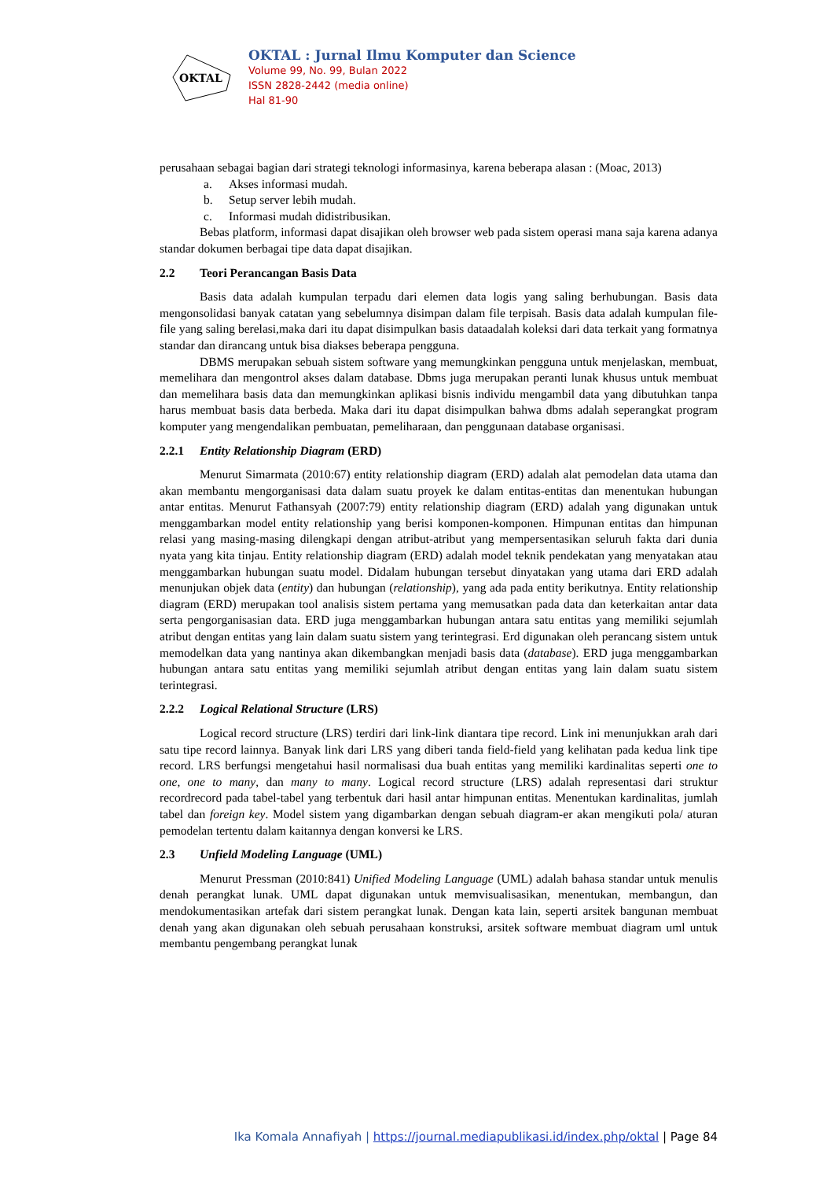OKTAL
OKTAL : Jurnal Ilmu Komputer dan Science
Volume 99, No. 99, Bulan 2022
ISSN 2828-2442 (media online)
Hal 81-90
perusahaan sebagai bagian dari strategi teknologi informasinya, karena beberapa alasan : (Moac, 2013)
a. Akses informasi mudah.
b. Setup server lebih mudah.
c. Informasi mudah didistribusikan.
Bebas platform, informasi dapat disajikan oleh browser web pada sistem operasi mana saja karena adanya standar dokumen berbagai tipe data dapat disajikan.
2.2 Teori Perancangan Basis Data
Basis data adalah kumpulan terpadu dari elemen data logis yang saling berhubungan. Basis data mengonsolidasi banyak catatan yang sebelumnya disimpan dalam file terpisah. Basis data adalah kumpulan file-file yang saling berelasi,maka dari itu dapat disimpulkan basis dataadalah koleksi dari data terkait yang formatnya standar dan dirancang untuk bisa diakses beberapa pengguna.
DBMS merupakan sebuah sistem software yang memungkinkan pengguna untuk menjelaskan, membuat, memelihara dan mengontrol akses dalam database. Dbms juga merupakan peranti lunak khusus untuk membuat dan memelihara basis data dan memungkinkan aplikasi bisnis individu mengambil data yang dibutuhkan tanpa harus membuat basis data berbeda. Maka dari itu dapat disimpulkan bahwa dbms adalah seperangkat program komputer yang mengendalikan pembuatan, pemeliharaan, dan penggunaan database organisasi.
2.2.1 Entity Relationship Diagram (ERD)
Menurut Simarmata (2010:67) entity relationship diagram (ERD) adalah alat pemodelan data utama dan akan membantu mengorganisasi data dalam suatu proyek ke dalam entitas-entitas dan menentukan hubungan antar entitas. Menurut Fathansyah (2007:79) entity relationship diagram (ERD) adalah yang digunakan untuk menggambarkan model entity relationship yang berisi komponen-komponen. Himpunan entitas dan himpunan relasi yang masing-masing dilengkapi dengan atribut-atribut yang mempersentasikan seluruh fakta dari dunia nyata yang kita tinjau. Entity relationship diagram (ERD) adalah model teknik pendekatan yang menyatakan atau menggambarkan hubungan suatu model. Didalam hubungan tersebut dinyatakan yang utama dari ERD adalah menunjukan objek data (entity) dan hubungan (relationship), yang ada pada entity berikutnya. Entity relationship diagram (ERD) merupakan tool analisis sistem pertama yang memusatkan pada data dan keterkaitan antar data serta pengorganisasian data. ERD juga menggambarkan hubungan antara satu entitas yang memiliki sejumlah atribut dengan entitas yang lain dalam suatu sistem yang terintegrasi. Erd digunakan oleh perancang sistem untuk memodelkan data yang nantinya akan dikembangkan menjadi basis data (database). ERD juga menggambarkan hubungan antara satu entitas yang memiliki sejumlah atribut dengan entitas yang lain dalam suatu sistem terintegrasi.
2.2.2 Logical Relational Structure (LRS)
Logical record structure (LRS) terdiri dari link-link diantara tipe record. Link ini menunjukkan arah dari satu tipe record lainnya. Banyak link dari LRS yang diberi tanda field-field yang kelihatan pada kedua link tipe record. LRS berfungsi mengetahui hasil normalisasi dua buah entitas yang memiliki kardinalitas seperti one to one, one to many, dan many to many. Logical record structure (LRS) adalah representasi dari struktur recordrecord pada tabel-tabel yang terbentuk dari hasil antar himpunan entitas. Menentukan kardinalitas, jumlah tabel dan foreign key. Model sistem yang digambarkan dengan sebuah diagram-er akan mengikuti pola/ aturan pemodelan tertentu dalam kaitannya dengan konversi ke LRS.
2.3 Unfield Modeling Language (UML)
Menurut Pressman (2010:841) Unified Modeling Language (UML) adalah bahasa standar untuk menulis denah perangkat lunak. UML dapat digunakan untuk memvisualisasikan, menentukan, membangun, dan mendokumentasikan artefak dari sistem perangkat lunak. Dengan kata lain, seperti arsitek bangunan membuat denah yang akan digunakan oleh sebuah perusahaan konstruksi, arsitek software membuat diagram uml untuk membantu pengembang perangkat lunak
Ika Komala Annafiyah | https://journal.mediapublikasi.id/index.php/oktal | Page 84